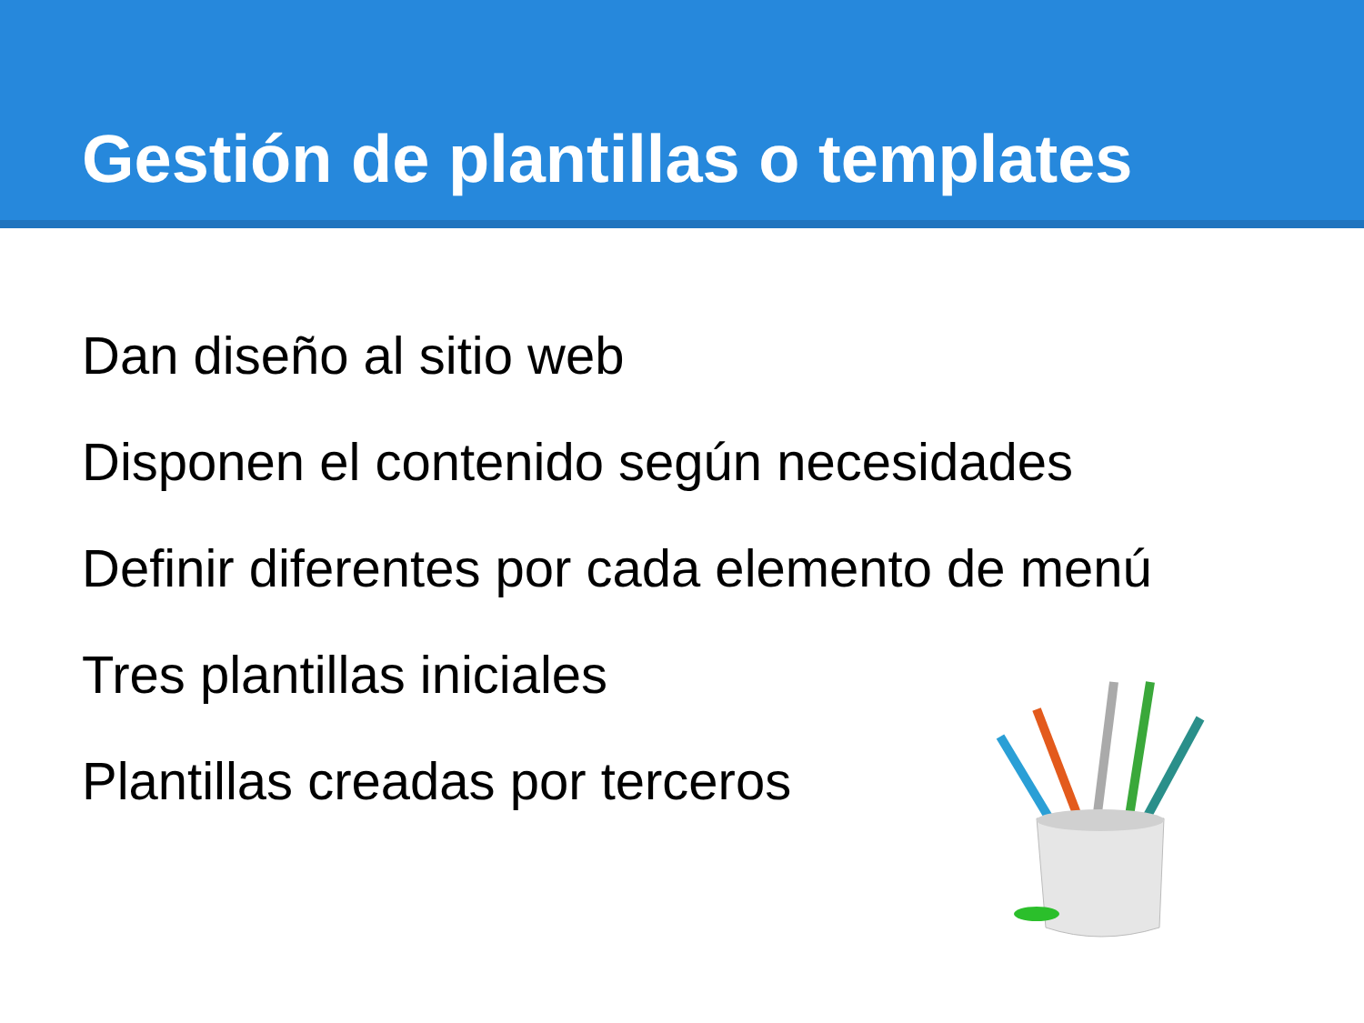Gestión de plantillas o templates
Dan diseño al sitio web
Disponen el contenido según necesidades
Definir diferentes por cada elemento de menú
Tres plantillas iniciales
Plantillas creadas por terceros